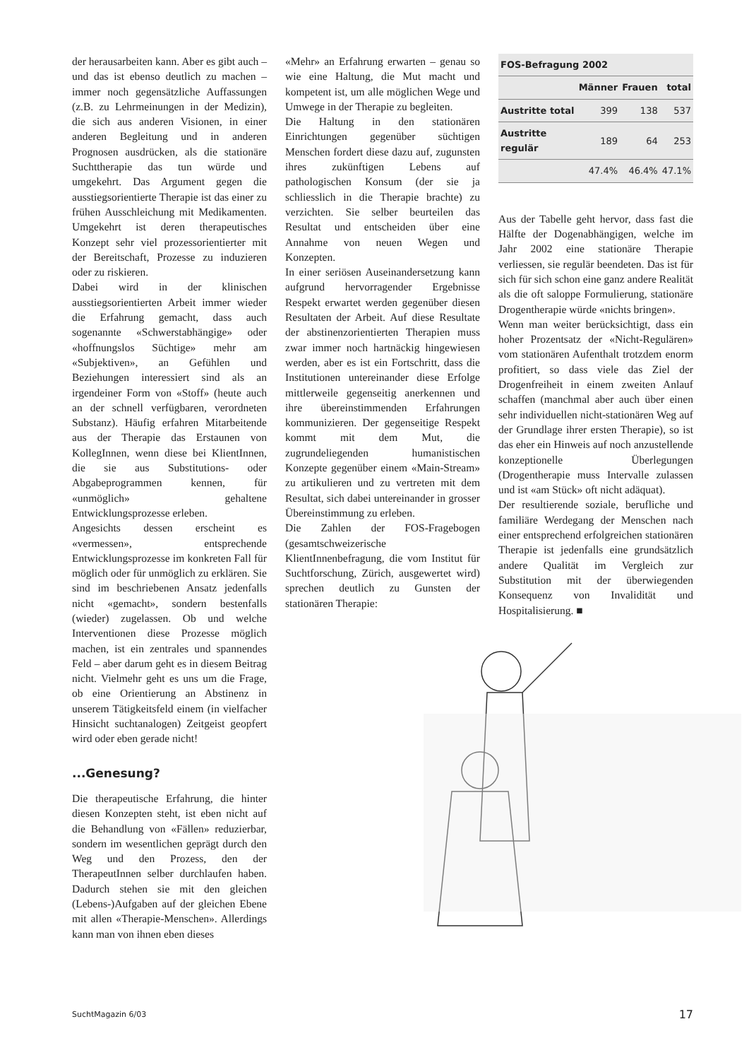der herausarbeiten kann. Aber es gibt auch – und das ist ebenso deutlich zu machen – immer noch gegensätzliche Auffassungen (z.B. zu Lehrmeinungen in der Medizin), die sich aus anderen Visionen, in einer anderen Begleitung und in anderen Prognosen ausdrücken, als die stationäre Suchttherapie das tun würde und umgekehrt. Das Argument gegen die ausstiegsorientierte Therapie ist das einer zu frühen Ausschleichung mit Medikamenten. Umgekehrt ist deren therapeutisches Konzept sehr viel prozessorientierter mit der Bereitschaft, Prozesse zu induzieren oder zu riskieren.
Dabei wird in der klinischen ausstiegsorientierten Arbeit immer wieder die Erfahrung gemacht, dass auch sogenannte «Schwerstabhängige» oder «hoffnungslos Süchtige» mehr am «Subjektiven», an Gefühlen und Beziehungen interessiert sind als an irgendeiner Form von «Stoff» (heute auch an der schnell verfügbaren, verordneten Substanz). Häufig erfahren Mitarbeitende aus der Therapie das Erstaunen von KollegInnen, wenn diese bei KlientInnen, die sie aus Substitutions- oder Abgabeprogrammen kennen, für «unmöglich» gehaltene Entwicklungsprozesse erleben.
Angesichts dessen erscheint es «vermessen», entsprechende Entwicklungsprozesse im konkreten Fall für möglich oder für unmöglich zu erklären. Sie sind im beschriebenen Ansatz jedenfalls nicht «gemacht», sondern bestenfalls (wieder) zugelassen. Ob und welche Interventionen diese Prozesse möglich machen, ist ein zentrales und spannendes Feld – aber darum geht es in diesem Beitrag nicht. Vielmehr geht es uns um die Frage, ob eine Orientierung an Abstinenz in unserem Tätigkeitsfeld einem (in vielfacher Hinsicht suchtanalogen) Zeitgeist geopfert wird oder eben gerade nicht!
...Genesung?
Die therapeutische Erfahrung, die hinter diesen Konzepten steht, ist eben nicht auf die Behandlung von «Fällen» reduzierbar, sondern im wesentlichen geprägt durch den Weg und den Prozess, den der TherapeutInnen selber durchlaufen haben. Dadurch stehen sie mit den gleichen (Lebens-)Aufgaben auf der gleichen Ebene mit allen «Therapie-Menschen». Allerdings kann man von ihnen eben dieses
«Mehr» an Erfahrung erwarten – genau so wie eine Haltung, die Mut macht und kompetent ist, um alle möglichen Wege und Umwege in der Therapie zu begleiten.
Die Haltung in den stationären Einrichtungen gegenüber süchtigen Menschen fordert diese dazu auf, zugunsten ihres zukünftigen Lebens auf pathologischen Konsum (der sie ja schliesslich in die Therapie brachte) zu verzichten. Sie selber beurteilen das Resultat und entscheiden über eine Annahme von neuen Wegen und Konzepten.
In einer seriösen Auseinandersetzung kann aufgrund hervorragender Ergebnisse Respekt erwartet werden gegenüber diesen Resultaten der Arbeit. Auf diese Resultate der abstinenzorientierten Therapien muss zwar immer noch hartnäckig hingewiesen werden, aber es ist ein Fortschritt, dass die Institutionen untereinander diese Erfolge mittlerweile gegenseitig anerkennen und ihre übereinstimmenden Erfahrungen kommunizieren. Der gegenseitige Respekt kommt mit dem Mut, die zugrundeliegenden humanistischen Konzepte gegenüber einem «Main-Stream» zu artikulieren und zu vertreten mit dem Resultat, sich dabei untereinander in grosser Übereinstimmung zu erleben.
Die Zahlen der FOS-Fragebogen (gesamtschweizerische KlientInnenbefragung, die vom Institut für Suchtforschung, Zürich, ausgewertet wird) sprechen deutlich zu Gunsten der stationären Therapie:
| FOS-Befragung 2002 | | | |
| --- | --- | --- | --- |
| | Männer | Frauen | total |
| Austritte total | 399 | 138 | 537 |
| Austritte regulär | 189 | 64 | 253 |
| | 47.4% | 46.4% | 47.1% |
Aus der Tabelle geht hervor, dass fast die Hälfte der Dogenabhängigen, welche im Jahr 2002 eine stationäre Therapie verliessen, sie regulär beendeten. Das ist für sich für sich schon eine ganz andere Realität als die oft saloppe Formulierung, stationäre Drogentherapie würde «nichts bringen».
Wenn man weiter berücksichtigt, dass ein hoher Prozentsatz der «Nicht-Regulären» vom stationären Aufenthalt trotzdem enorm profitiert, so dass viele das Ziel der Drogenfreiheit in einem zweiten Anlauf schaffen (manchmal aber auch über einen sehr individuellen nicht-stationären Weg auf der Grundlage ihrer ersten Therapie), so ist das eher ein Hinweis auf noch anzustellende konzeptionelle Überlegungen (Drogentherapie muss Intervalle zulassen und ist «am Stück» oft nicht adäquat).
Der resultierende soziale, berufliche und familiäre Werdegang der Menschen nach einer entsprechend erfolgreichen stationären Therapie ist jedenfalls eine grundsätzlich andere Qualität im Vergleich zur Substitution mit der überwiegenden Konsequenz von Invalidität und Hospitalisierung. ■
SuchtMagazin 6/03 17